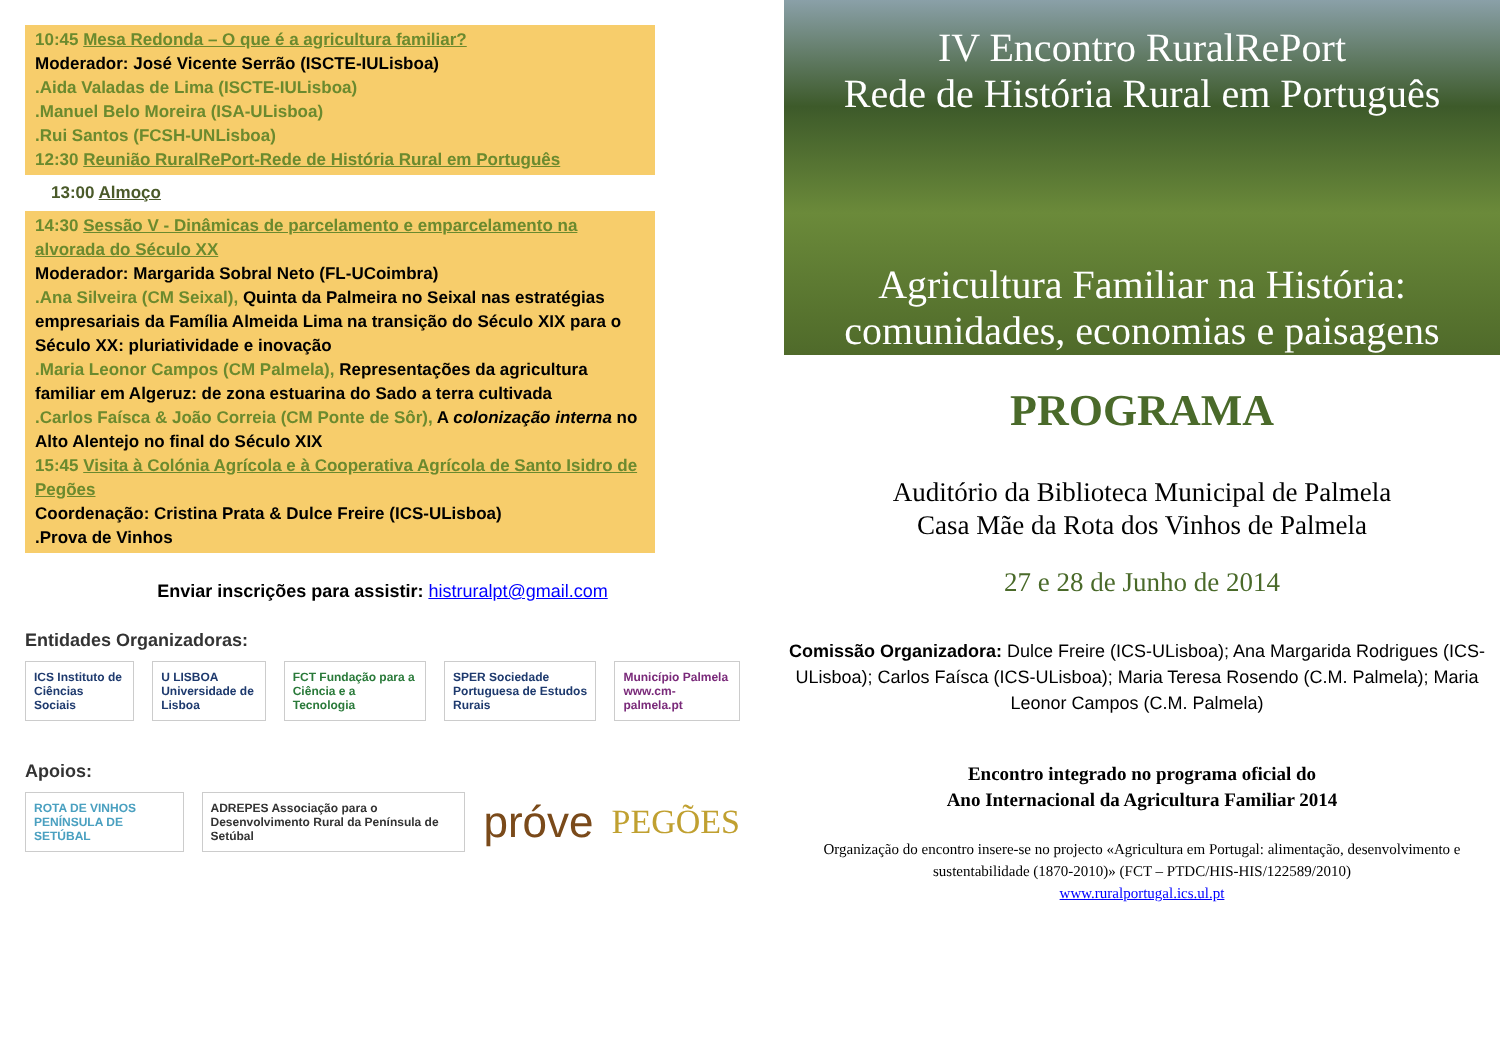10:45 Mesa Redonda – O que é a agricultura familiar?
Moderador: José Vicente Serrão (ISCTE-IULisboa)
.Aida Valadas de Lima (ISCTE-IULisboa)
.Manuel Belo Moreira (ISA-ULisboa)
.Rui Santos (FCSH-UNLisboa)
12:30 Reunião RuralRePort-Rede de História Rural em Português
13:00 Almoço
14:30 Sessão V - Dinâmicas de parcelamento e emparcelamento na alvorada do Século XX
Moderador: Margarida Sobral Neto (FL-UCoimbra)
.Ana Silveira (CM Seixal), Quinta da Palmeira no Seixal nas estratégias empresariais da Família Almeida Lima na transição do Século XIX para o Século XX: pluriatividade e inovação
.Maria Leonor Campos (CM Palmela), Representações da agricultura familiar em Algeruz: de zona estuarina do Sado a terra cultivada
.Carlos Faísca & João Correia (CM Ponte de Sôr), A colonização interna no Alto Alentejo no final do Século XIX
15:45 Visita à Colónia Agrícola e à Cooperativa Agrícola de Santo Isidro de Pegões
Coordenação: Cristina Prata & Dulce Freire (ICS-ULisboa)
.Prova de Vinhos
Enviar inscrições para assistir: histruralpt@gmail.com
Entidades Organizadoras:
ICS Instituto de Ciências Sociais U LISBOA Universidade de Lisboa FCT Fundação para a Ciência e a Tecnologia SPER Sociedade Portuguesa de Estudos Rurais Município Palmela www.cm-palmela.pt
Apoios:
ROTA DE VINHOS PENÍNSULA DE SETÚBAL ADREPES Associação para o Desenvolvimento Rural da Península de Setúbal próve PEGÕES
IV Encontro RuralRePort
Rede de História Rural em Português
Agricultura Familiar na História:
comunidades, economias e paisagens
PROGRAMA
Auditório da Biblioteca Municipal de Palmela
Casa Mãe da Rota dos Vinhos de Palmela
27 e 28 de Junho de 2014
Comissão Organizadora: Dulce Freire (ICS-ULisboa); Ana Margarida Rodrigues (ICS-ULisboa); Carlos Faísca (ICS-ULisboa); Maria Teresa Rosendo (C.M. Palmela); Maria Leonor Campos (C.M. Palmela)
Encontro integrado no programa oficial do
Ano Internacional da Agricultura Familiar 2014
Organização do encontro insere-se no projecto «Agricultura em Portugal: alimentação, desenvolvimento e sustentabilidade (1870-2010)» (FCT – PTDC/HIS-HIS/122589/2010)
www.ruralportugal.ics.ul.pt